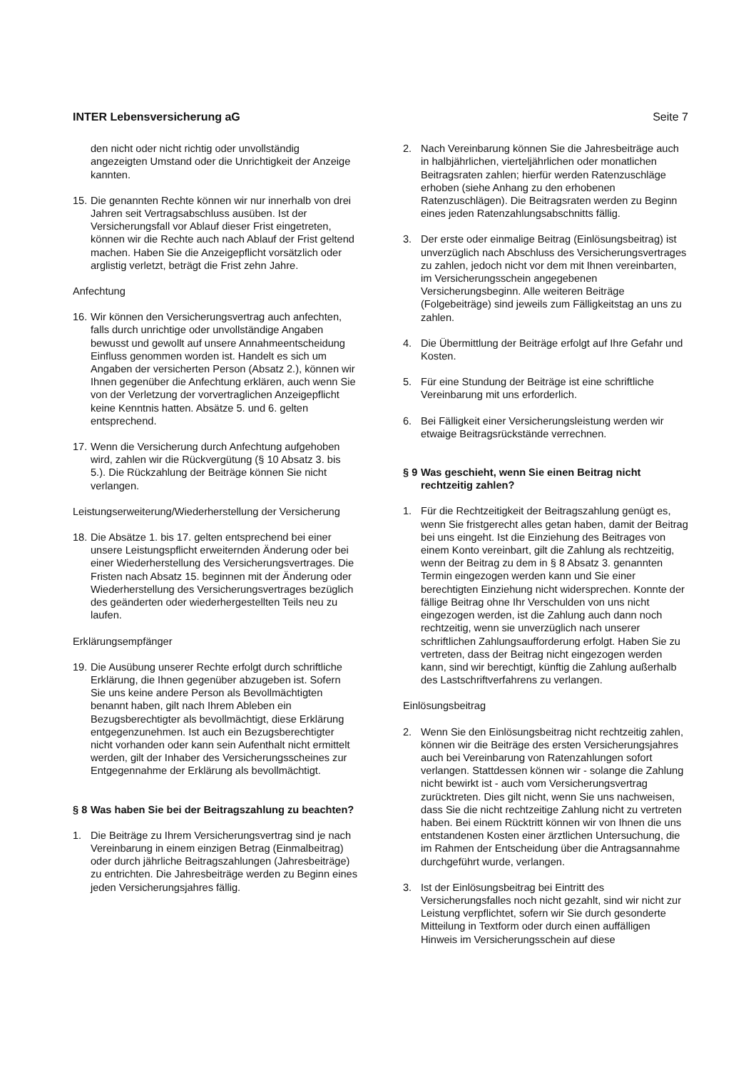INTER Lebensversicherung aG Seite 7
den nicht oder nicht richtig oder unvollständig angezeigten Umstand oder die Unrichtigkeit der Anzeige kannten.
15. Die genannten Rechte können wir nur innerhalb von drei Jahren seit Vertragsabschluss ausüben. Ist der Versicherungsfall vor Ablauf dieser Frist eingetreten, können wir die Rechte auch nach Ablauf der Frist geltend machen. Haben Sie die Anzeigepflicht vorsätzlich oder arglistig verletzt, beträgt die Frist zehn Jahre.
Anfechtung
16. Wir können den Versicherungsvertrag auch anfechten, falls durch unrichtige oder unvollständige Angaben bewusst und gewollt auf unsere Annahmeentscheidung Einfluss genommen worden ist. Handelt es sich um Angaben der versicherten Person (Absatz 2.), können wir Ihnen gegenüber die Anfechtung erklären, auch wenn Sie von der Verletzung der vorvertraglichen Anzeigepflicht keine Kenntnis hatten. Absätze 5. und 6. gelten entsprechend.
17. Wenn die Versicherung durch Anfechtung aufgehoben wird, zahlen wir die Rückvergütung (§ 10 Absatz 3. bis 5.). Die Rückzahlung der Beiträge können Sie nicht verlangen.
Leistungserweiterung/Wiederherstellung der Versicherung
18. Die Absätze 1. bis 17. gelten entsprechend bei einer unsere Leistungspflicht erweiternden Änderung oder bei einer Wiederherstellung des Versicherungsvertrages. Die Fristen nach Absatz 15. beginnen mit der Änderung oder Wiederherstellung des Versicherungsvertrages bezüglich des geänderten oder wiederhergestellten Teils neu zu laufen.
Erklärungsempfänger
19. Die Ausübung unserer Rechte erfolgt durch schriftliche Erklärung, die Ihnen gegenüber abzugeben ist. Sofern Sie uns keine andere Person als Bevollmächtigten benannt haben, gilt nach Ihrem Ableben ein Bezugsberechtigter als bevollmächtigt, diese Erklärung entgegenzunehmen. Ist auch ein Bezugsberechtigter nicht vorhanden oder kann sein Aufenthalt nicht ermittelt werden, gilt der Inhaber des Versicherungsscheines zur Entgegennahme der Erklärung als bevollmächtigt.
§ 8 Was haben Sie bei der Beitragszahlung zu beachten?
1. Die Beiträge zu Ihrem Versicherungsvertrag sind je nach Vereinbarung in einem einzigen Betrag (Einmalbeitrag) oder durch jährliche Beitragszahlungen (Jahresbeiträge) zu entrichten. Die Jahresbeiträge werden zu Beginn eines jeden Versicherungsjahres fällig.
2. Nach Vereinbarung können Sie die Jahresbeiträge auch in halbjährlichen, vierteljährlichen oder monatlichen Beitragsraten zahlen; hierfür werden Ratenzuschläge erhoben (siehe Anhang zu den erhobenen Ratenzuschlägen). Die Beitragsraten werden zu Beginn eines jeden Ratenzahlungsabschnitts fällig.
3. Der erste oder einmalige Beitrag (Einlösungsbeitrag) ist unverzüglich nach Abschluss des Versicherungsvertrages zu zahlen, jedoch nicht vor dem mit Ihnen vereinbarten, im Versicherungsschein angegebenen Versicherungsbeginn. Alle weiteren Beiträge (Folgebeiträge) sind jeweils zum Fälligkeitstag an uns zu zahlen.
4. Die Übermittlung der Beiträge erfolgt auf Ihre Gefahr und Kosten.
5. Für eine Stundung der Beiträge ist eine schriftliche Vereinbarung mit uns erforderlich.
6. Bei Fälligkeit einer Versicherungsleistung werden wir etwaige Beitragsrückstände verrechnen.
§ 9 Was geschieht, wenn Sie einen Beitrag nicht rechtzeitig zahlen?
1. Für die Rechtzeitigkeit der Beitragszahlung genügt es, wenn Sie fristgerecht alles getan haben, damit der Beitrag bei uns eingeht. Ist die Einziehung des Beitrages von einem Konto vereinbart, gilt die Zahlung als rechtzeitig, wenn der Beitrag zu dem in § 8 Absatz 3. genannten Termin eingezogen werden kann und Sie einer berechtigten Einziehung nicht widersprechen. Konnte der fällige Beitrag ohne Ihr Verschulden von uns nicht eingezogen werden, ist die Zahlung auch dann noch rechtzeitig, wenn sie unverzüglich nach unserer schriftlichen Zahlungsaufforderung erfolgt. Haben Sie zu vertreten, dass der Beitrag nicht eingezogen werden kann, sind wir berechtigt, künftig die Zahlung außerhalb des Lastschriftverfahrens zu verlangen.
Einlösungsbeitrag
2. Wenn Sie den Einlösungsbeitrag nicht rechtzeitig zahlen, können wir die Beiträge des ersten Versicherungsjahres auch bei Vereinbarung von Ratenzahlungen sofort verlangen. Stattdessen können wir - solange die Zahlung nicht bewirkt ist - auch vom Versicherungsvertrag zurücktreten. Dies gilt nicht, wenn Sie uns nachweisen, dass Sie die nicht rechtzeitige Zahlung nicht zu vertreten haben. Bei einem Rücktritt können wir von Ihnen die uns entstandenen Kosten einer ärztlichen Untersuchung, die im Rahmen der Entscheidung über die Antragsannahme durchgeführt wurde, verlangen.
3. Ist der Einlösungsbeitrag bei Eintritt des Versicherungsfalles noch nicht gezahlt, sind wir nicht zur Leistung verpflichtet, sofern wir Sie durch gesonderte Mitteilung in Textform oder durch einen auffälligen Hinweis im Versicherungsschein auf diese